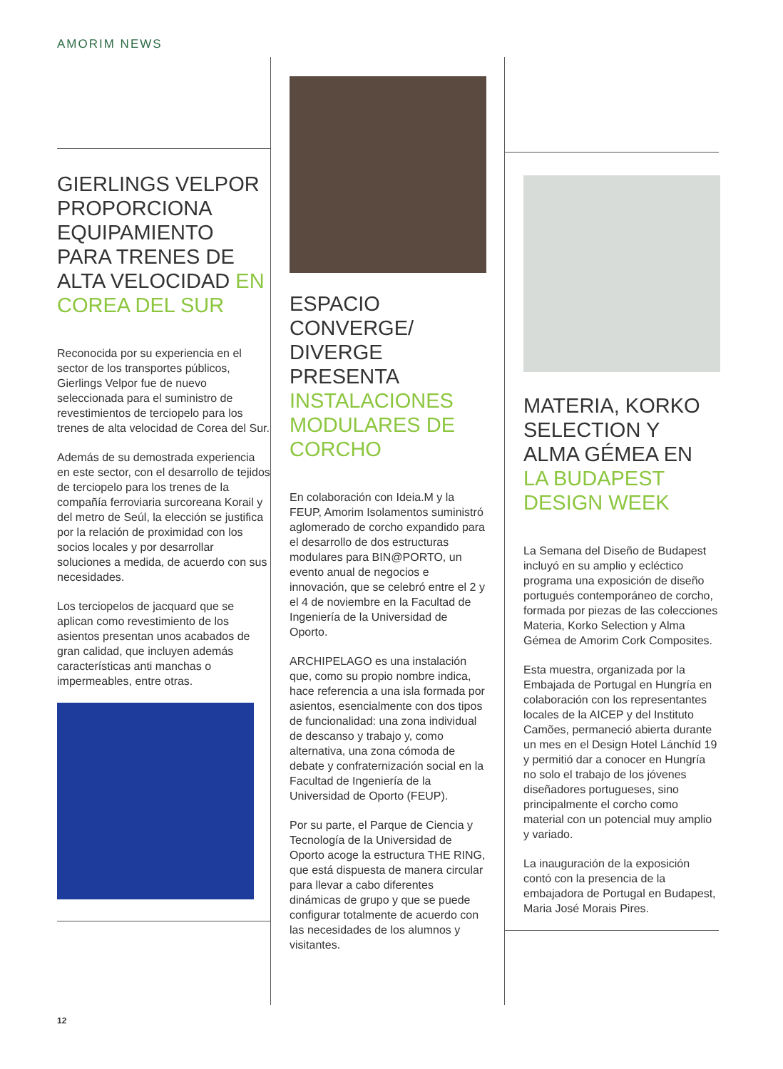AMORIM NEWS
GIERLINGS VELPOR PROPORCIONA EQUIPAMIENTO PARA TRENES DE ALTA VELOCIDAD EN COREA DEL SUR
Reconocida por su experiencia en el sector de los transportes públicos, Gierlings Velpor fue de nuevo seleccionada para el suministro de revestimientos de terciopelo para los trenes de alta velocidad de Corea del Sur.
Además de su demostrada experiencia en este sector, con el desarrollo de tejidos de terciopelo para los trenes de la compañía ferroviaria surcoreana Korail y del metro de Seúl, la elección se justifica por la relación de proximidad con los socios locales y por desarrollar soluciones a medida, de acuerdo con sus necesidades.
Los terciopelos de jacquard que se aplican como revestimiento de los asientos presentan unos acabados de gran calidad, que incluyen además características anti manchas o impermeables, entre otras.
ESPACIO CONVERGE/ DIVERGE PRESENTA INSTALACIONES MODULARES DE CORCHO
En colaboración con Ideia.M y la FEUP, Amorim Isolamentos suministró aglomerado de corcho expandido para el desarrollo de dos estructuras modulares para BIN@PORTO, un evento anual de negocios e innovación, que se celebró entre el 2 y el 4 de noviembre en la Facultad de Ingeniería de la Universidad de Oporto.
ARCHIPELAGO es una instalación que, como su propio nombre indica, hace referencia a una isla formada por asientos, esencialmente con dos tipos de funcionalidad: una zona individual de descanso y trabajo y, como alternativa, una zona cómoda de debate y confraternización social en la Facultad de Ingeniería de la Universidad de Oporto (FEUP).
Por su parte, el Parque de Ciencia y Tecnología de la Universidad de Oporto acoge la estructura THE RING, que está dispuesta de manera circular para llevar a cabo diferentes dinámicas de grupo y que se puede configurar totalmente de acuerdo con las necesidades de los alumnos y visitantes.
MATERIA, KORKO SELECTION Y ALMA GÉMEA EN LA BUDAPEST DESIGN WEEK
La Semana del Diseño de Budapest incluyó en su amplio y ecléctico programa una exposición de diseño portugués contemporáneo de corcho, formada por piezas de las colecciones Materia, Korko Selection y Alma Gémea de Amorim Cork Composites.
Esta muestra, organizada por la Embajada de Portugal en Hungría en colaboración con los representantes locales de la AICEP y del Instituto Camões, permaneció abierta durante un mes en el Design Hotel Lánchíd 19 y permitió dar a conocer en Hungría no solo el trabajo de los jóvenes diseñadores portugueses, sino principalmente el corcho como material con un potencial muy amplio y variado.
La inauguración de la exposición contó con la presencia de la embajadora de Portugal en Budapest, Maria José Morais Pires.
12